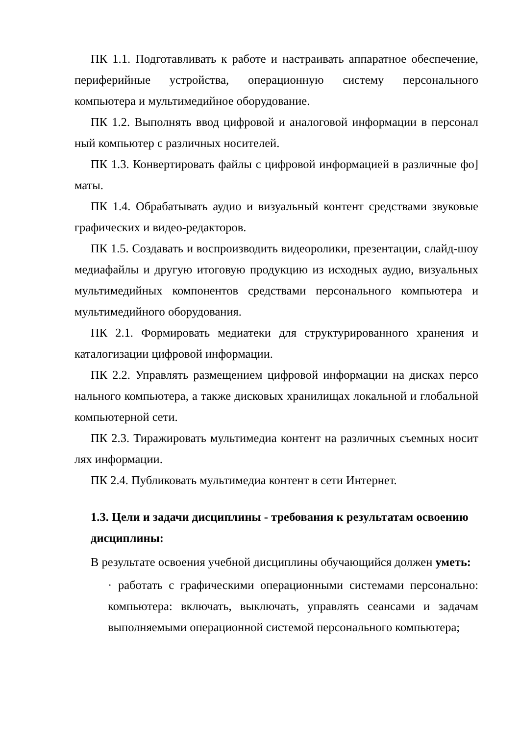ПК 1.1. Подготавливать к работе и настраивать аппаратное обеспечение, периферийные устройства, операционную систему персонального компьютера и мультимедийное оборудование.
ПК 1.2. Выполнять ввод цифровой и аналоговой информации в персонал ный компьютер с различных носителей.
ПК 1.3. Конвертировать файлы с цифровой информацией в различные фо] маты.
ПК 1.4. Обрабатывать аудио и визуальный контент средствами звуковые графических и видео-редакторов.
ПК 1.5. Создавать и воспроизводить видеоролики, презентации, слайд-шоу медиафайлы и другую итоговую продукцию из исходных аудио, визуальных мультимедийных компонентов средствами персонального компьютера и мультимедийного оборудования.
ПК 2.1. Формировать медиатеки для структурированного хранения и каталогизации цифровой информации.
ПК 2.2. Управлять размещением цифровой информации на дисках персо нального компьютера, а также дисковых хранилищах локальной и глобальной компьютерной сети.
ПК 2.3. Тиражировать мультимедиа контент на различных съемных носит лях информации.
ПК 2.4. Публиковать мультимедиа контент в сети Интернет.
1.3. Цели и задачи дисциплины - требования к результатам освоению дисциплины:
В результате освоения учебной дисциплины обучающийся должен уметь:
· работать с графическими операционными системами персонально: компьютера: включать, выключать, управлять сеансами и задачам выполняемыми операционной системой персонального компьютера;